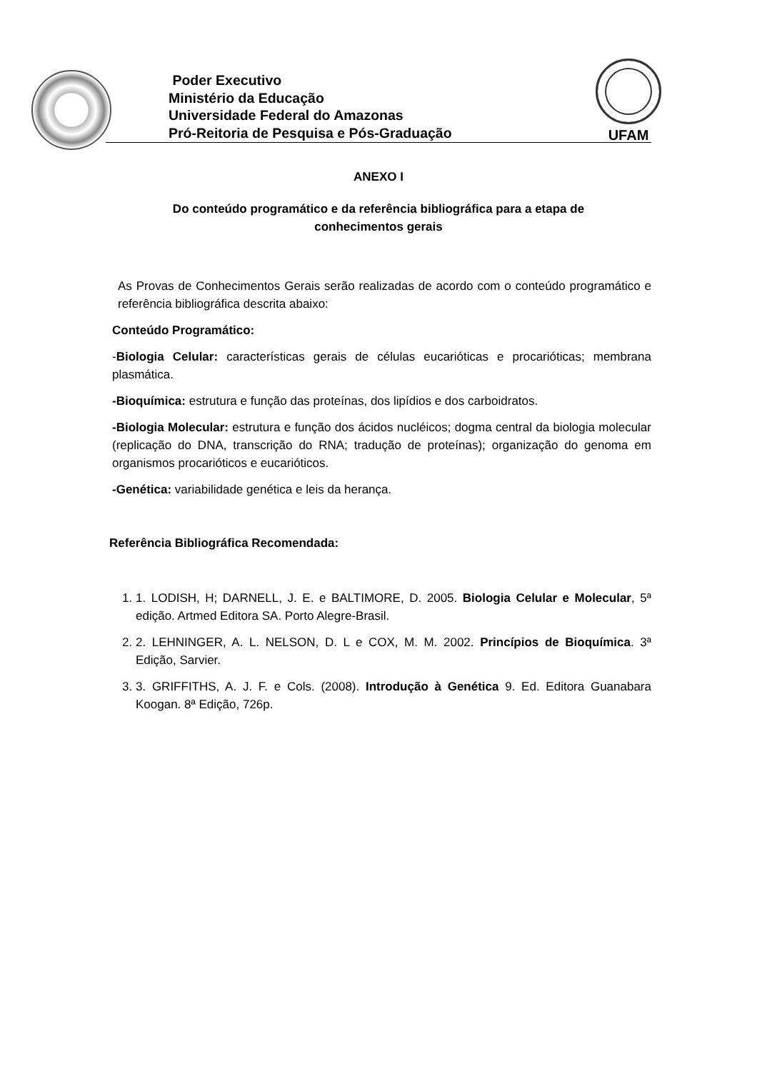Poder Executivo
Ministério da Educação
Universidade Federal do Amazonas
Pró-Reitoria de Pesquisa e Pós-Graduação
UFAM
ANEXO I
Do conteúdo programático e da referência bibliográfica para a etapa de conhecimentos gerais
As Provas de Conhecimentos Gerais serão realizadas de acordo com o conteúdo programático e referência bibliográfica descrita abaixo:
Conteúdo Programático:
-Biologia Celular: características gerais de células eucarióticas e procarióticas; membrana plasmática.
-Bioquímica: estrutura e função das proteínas, dos lipídios e dos carboidratos.
-Biologia Molecular: estrutura e função dos ácidos nucléicos; dogma central da biologia molecular (replicação do DNA, transcrição do RNA; tradução de proteínas); organização do genoma em organismos procarióticos e eucarióticos.
-Genética: variabilidade genética e leis da herança.
Referência Bibliográfica Recomendada:
1. 1. LODISH, H; DARNELL, J. E. e BALTIMORE, D. 2005. Biologia Celular e Molecular, 5ª edição. Artmed Editora SA. Porto Alegre-Brasil.
2. 2. LEHNINGER, A. L. NELSON, D. L e COX, M. M. 2002. Princípios de Bioquímica. 3ª Edição, Sarvier.
3. 3. GRIFFITHS, A. J. F. e Cols. (2008). Introdução à Genética 9. Ed. Editora Guanabara Koogan. 8ª Edição, 726p.